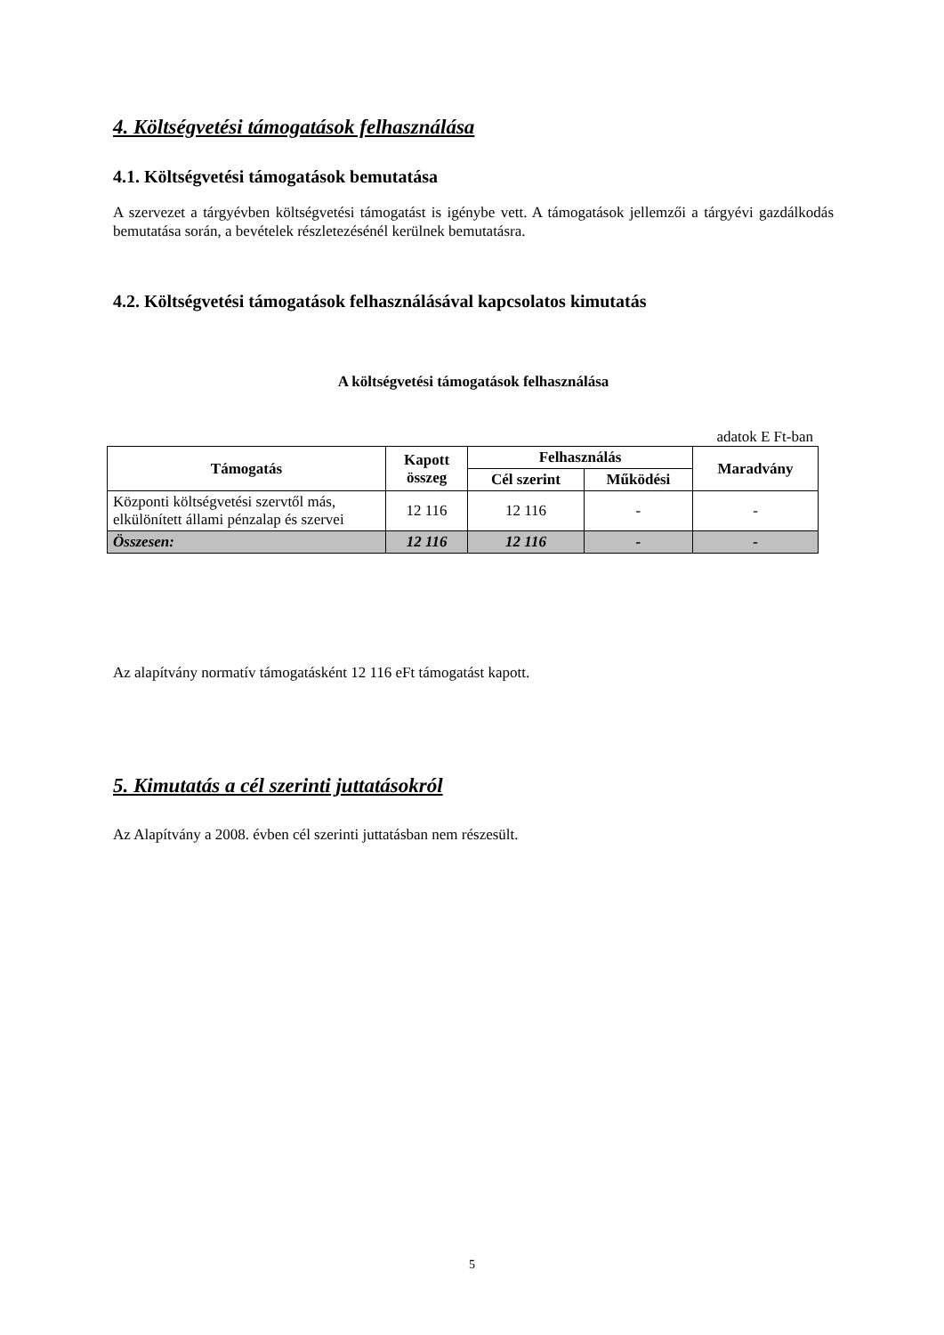4. Költségvetési támogatások felhasználása
4.1. Költségvetési támogatások bemutatása
A szervezet a tárgyévben költségvetési támogatást is igénybe vett. A támogatások jellemzői a tárgyévi gazdálkodás bemutatása során, a bevételek részletezésénél kerülnek bemutatásra.
4.2. Költségvetési támogatások felhasználásával kapcsolatos kimutatás
A költségvetési támogatások felhasználása
adatok E Ft-ban
| Támogatás | Kapott összeg | Felhasználás | | Maradvány |
| --- | --- | --- | --- | --- |
| | | Cél szerint | Működési | |
| Központi költségvetési szervtől más, elkülönített állami pénzalap és szervei | 12 116 | 12 116 | - | - |
| Összesen: | 12 116 | 12 116 | - | - |
Az alapítvány normatív támogatásként 12 116 eFt támogatást kapott.
5. Kimutatás a cél szerinti juttatásokról
Az Alapítvány a 2008. évben cél szerinti juttatásban nem részesült.
5